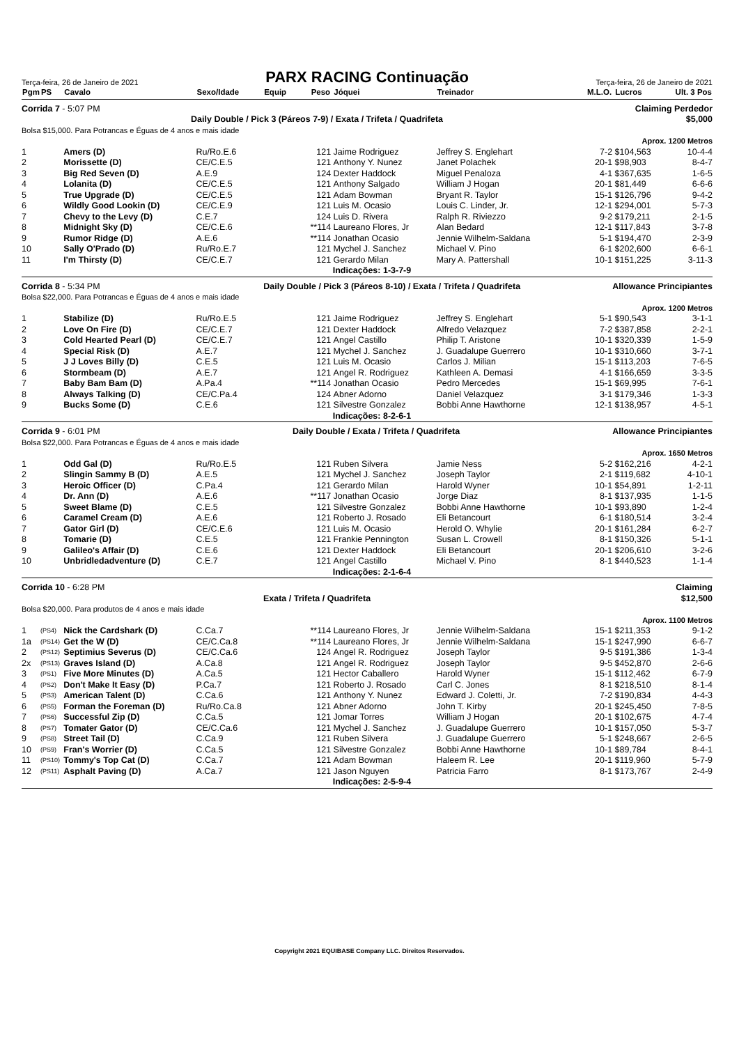Terça-feira, 26 de Janeiro de 2021
PARX RACING Continuação
Terça-feira, 26 de Janeiro de 2021
| Pgm | PS | Cavalo | Sexo/Idade | Equip | Peso | Jóquei | Treinador | M.L.O. | Lucros | Ult. 3 Pos |
| --- | --- | --- | --- | --- | --- | --- | --- | --- | --- | --- |
| Corrida 7 - 5:07 PM | | | | | | | | | Claiming Perdedor | |
| Daily Double / Pick 3 (Páreos 7-9) / Exata / Trifeta / Quadrifeta | | | | | | | | | $5,000 | |
| Bolsa $15,000. Para Potrancas e Éguas de 4 anos e mais idade | | | | | | | | | | |
| Aprox. 1200 Metros | | | | | | | | | | |
| 1 | | Amers (D) | Ru/Ro.E.6 | | 121 | Jaime Rodriguez | Jeffrey S. Englehart | 7-2 | $104,563 | 10-4-4 |
| 2 | | Morissette (D) | CE/C.E.5 | | 121 | Anthony Y. Nunez | Janet Polachek | 20-1 | $98,903 | 8-4-7 |
| 3 | | Big Red Seven (D) | A.E.9 | | 124 | Dexter Haddock | Miguel Penaloza | 4-1 | $367,635 | 1-6-5 |
| 4 | | Lolanita (D) | CE/C.E.5 | | 121 | Anthony Salgado | William J Hogan | 20-1 | $81,449 | 6-6-6 |
| 5 | | True Upgrade (D) | CE/C.E.5 | | 121 | Adam Bowman | Bryant R. Taylor | 15-1 | $126,796 | 9-4-2 |
| 6 | | Wildly Good Lookin (D) | CE/C.E.9 | | 121 | Luis M. Ocasio | Louis C. Linder, Jr. | 12-1 | $294,001 | 5-7-3 |
| 7 | | Chevy to the Levy (D) | C.E.7 | | 124 | Luis D. Rivera | Ralph R. Riviezzo | 9-2 | $179,211 | 2-1-5 |
| 8 | | Midnight Sky (D) | CE/C.E.6 | | **114 | Laureano Flores, Jr | Alan Bedard | 12-1 | $117,843 | 3-7-8 |
| 9 | | Rumor Ridge (D) | A.E.6 | | **114 | Jonathan Ocasio | Jennie Wilhelm-Saldana | 5-1 | $194,470 | 2-3-9 |
| 10 | | Sally O'Prado (D) | Ru/Ro.E.7 | | 121 | Mychel J. Sanchez | Michael V. Pino | 6-1 | $202,600 | 6-6-1 |
| 11 | | I'm Thirsty (D) | CE/C.E.7 | | 121 | Gerardo Milan | Mary A. Pattershall | 10-1 | $151,225 | 3-11-3 |
| | | | | | Indicações: 1-3-7-9 | | | | | |
| Corrida 8 - 5:34 PM | | | | Daily Double / Pick 3 (Páreos 8-10) / Exata / Trifeta / Quadrifeta | | | | | Allowance Principiantes | |
| Bolsa $22,000. Para Potrancas e Éguas de 4 anos e mais idade | | | | | | | | | | |
| Aprox. 1200 Metros | | | | | | | | | | |
| 1 | | Stabilize (D) | Ru/Ro.E.5 | | 121 | Jaime Rodriguez | Jeffrey S. Englehart | 5-1 | $90,543 | 3-1-1 |
| 2 | | Love On Fire (D) | CE/C.E.7 | | 121 | Dexter Haddock | Alfredo Velazquez | 7-2 | $387,858 | 2-2-1 |
| 3 | | Cold Hearted Pearl (D) | CE/C.E.7 | | 121 | Angel Castillo | Philip T. Aristone | 10-1 | $320,339 | 1-5-9 |
| 4 | | Special Risk (D) | A.E.7 | | 121 | Mychel J. Sanchez | J. Guadalupe Guerrero | 10-1 | $310,660 | 3-7-1 |
| 5 | | J J Loves Billy (D) | C.E.5 | | 121 | Luis M. Ocasio | Carlos J. Milian | 15-1 | $113,203 | 7-6-5 |
| 6 | | Stormbeam (D) | A.E.7 | | 121 | Angel R. Rodriguez | Kathleen A. Demasi | 4-1 | $166,659 | 3-3-5 |
| 7 | | Baby Bam Bam (D) | A.Pa.4 | | **114 | Jonathan Ocasio | Pedro Mercedes | 15-1 | $69,995 | 7-6-1 |
| 8 | | Always Talking (D) | CE/C.Pa.4 | | 124 | Abner Adorno | Daniel Velazquez | 3-1 | $179,346 | 1-3-3 |
| 9 | | Bucks Some (D) | C.E.6 | | 121 | Silvestre Gonzalez | Bobbi Anne Hawthorne | 12-1 | $138,957 | 4-5-1 |
| | | | | | Indicações: 8-2-6-1 | | | | | |
| Corrida 9 - 6:01 PM | | | | Daily Double / Exata / Trifeta / Quadrifeta | | | | | Allowance Principiantes | |
| Bolsa $22,000. Para Potrancas e Éguas de 4 anos e mais idade | | | | | | | | | | |
| Aprox. 1650 Metros | | | | | | | | | | |
| 1 | | Odd Gal (D) | Ru/Ro.E.5 | | 121 | Ruben Silvera | Jamie Ness | 5-2 | $162,216 | 4-2-1 |
| 2 | | Slingin Sammy B (D) | A.E.5 | | 121 | Mychel J. Sanchez | Joseph Taylor | 2-1 | $119,682 | 4-10-1 |
| 3 | | Heroic Officer (D) | C.Pa.4 | | 121 | Gerardo Milan | Harold Wyner | 10-1 | $54,891 | 1-2-11 |
| 4 | | Dr. Ann (D) | A.E.6 | | **117 | Jonathan Ocasio | Jorge Diaz | 8-1 | $137,935 | 1-1-5 |
| 5 | | Sweet Blame (D) | C.E.5 | | 121 | Silvestre Gonzalez | Bobbi Anne Hawthorne | 10-1 | $93,890 | 1-2-4 |
| 6 | | Caramel Cream (D) | A.E.6 | | 121 | Roberto J. Rosado | Eli Betancourt | 6-1 | $180,514 | 3-2-4 |
| 7 | | Gator Girl (D) | CE/C.E.6 | | 121 | Luis M. Ocasio | Herold O. Whylie | 20-1 | $161,284 | 6-2-7 |
| 8 | | Tomarie (D) | C.E.5 | | 121 | Frankie Pennington | Susan L. Crowell | 8-1 | $150,326 | 5-1-1 |
| 9 | | Galileo's Affair (D) | C.E.6 | | 121 | Dexter Haddock | Eli Betancourt | 20-1 | $206,610 | 3-2-6 |
| 10 | | Unbridledadventure (D) | C.E.7 | | 121 | Angel Castillo | Michael V. Pino | 8-1 | $440,523 | 1-1-4 |
| | | | | | Indicações: 2-1-6-4 | | | | | |
| Corrida 10 - 6:28 PM | | | | | | | | | Claiming | |
| Exata / Trifeta / Quadrifeta | | | | | | | | | $12,500 | |
| Bolsa $20,000. Para produtos de 4 anos e mais idade | | | | | | | | | | |
| Aprox. 1100 Metros | | | | | | | | | | |
| 1 | (PS4) | Nick the Cardshark (D) | C.Ca.7 | | **114 | Laureano Flores, Jr | Jennie Wilhelm-Saldana | 15-1 | $211,353 | 9-1-2 |
| 1a | (PS14) | Get the W (D) | CE/C.Ca.8 | | **114 | Laureano Flores, Jr | Jennie Wilhelm-Saldana | 15-1 | $247,990 | 6-6-7 |
| 2 | (PS12) | Septimius Severus (D) | CE/C.Ca.6 | | 124 | Angel R. Rodriguez | Joseph Taylor | 9-5 | $191,386 | 1-3-4 |
| 2x | (PS13) | Graves Island (D) | A.Ca.8 | | 121 | Angel R. Rodriguez | Joseph Taylor | 9-5 | $452,870 | 2-6-6 |
| 3 | (PS1) | Five More Minutes (D) | A.Ca.5 | | 121 | Hector Caballero | Harold Wyner | 15-1 | $112,462 | 6-7-9 |
| 4 | (PS2) | Don't Make It Easy (D) | P.Ca.7 | | 121 | Roberto J. Rosado | Carl C. Jones | 8-1 | $218,510 | 8-1-4 |
| 5 | (PS3) | American Talent (D) | C.Ca.6 | | 121 | Anthony Y. Nunez | Edward J. Coletti, Jr. | 7-2 | $190,834 | 4-4-3 |
| 6 | (PS5) | Forman the Foreman (D) | Ru/Ro.Ca.8 | | 121 | Abner Adorno | John T. Kirby | 20-1 | $245,450 | 7-8-5 |
| 7 | (PS6) | Successful Zip (D) | C.Ca.5 | | 121 | Jomar Torres | William J Hogan | 20-1 | $102,675 | 4-7-4 |
| 8 | (PS7) | Tomater Gator (D) | CE/C.Ca.6 | | 121 | Mychel J. Sanchez | J. Guadalupe Guerrero | 10-1 | $157,050 | 5-3-7 |
| 9 | (PS8) | Street Tail (D) | C.Ca.9 | | 121 | Ruben Silvera | J. Guadalupe Guerrero | 5-1 | $248,667 | 2-6-5 |
| 10 | (PS9) | Fran's Worrier (D) | C.Ca.5 | | 121 | Silvestre Gonzalez | Bobbi Anne Hawthorne | 10-1 | $89,784 | 8-4-1 |
| 11 | (PS10) | Tommy's Top Cat (D) | C.Ca.7 | | 121 | Adam Bowman | Haleem R. Lee | 20-1 | $119,960 | 5-7-9 |
| 12 | (PS11) | Asphalt Paving (D) | A.Ca.7 | | 121 | Jason Nguyen | Patricia Farro | 8-1 | $173,767 | 2-4-9 |
| | | | | | Indicações: 2-5-9-4 | | | | | |
Copyright 2021 EQUIBASE Company LLC. Direitos Reservados.